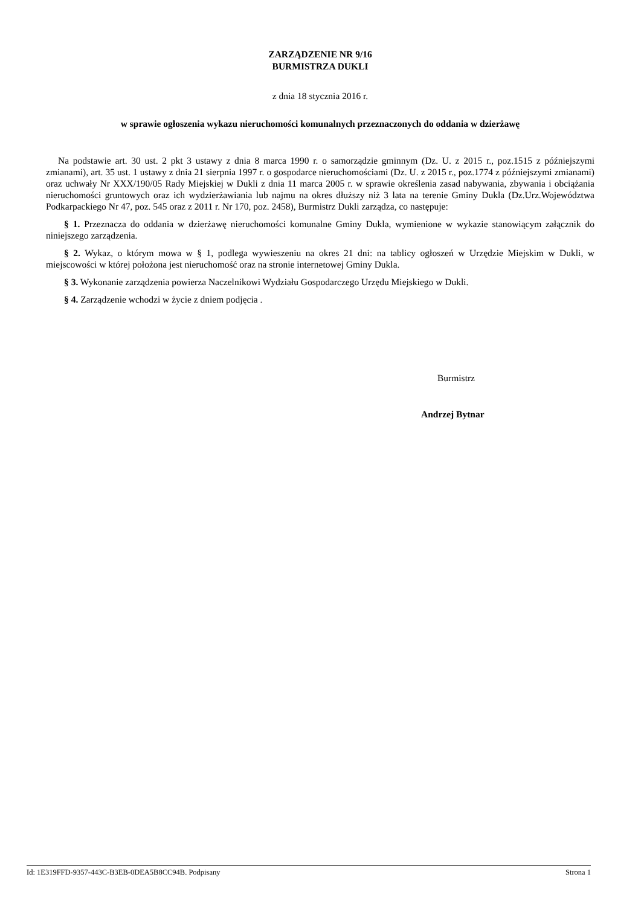ZARZĄDZENIE NR 9/16
BURMISTRZA DUKLI
z dnia 18 stycznia 2016 r.
w sprawie ogłoszenia wykazu nieruchomości komunalnych przeznaczonych do oddania w dzierżawę
Na podstawie art. 30 ust. 2 pkt 3 ustawy z dnia 8 marca 1990 r. o samorządzie gminnym (Dz. U. z 2015 r., poz.1515 z późniejszymi zmianami), art. 35 ust. 1 ustawy z dnia 21 sierpnia 1997 r. o gospodarce nieruchomościami (Dz. U. z 2015 r., poz.1774 z późniejszymi zmianami) oraz uchwały Nr XXX/190/05 Rady Miejskiej w Dukli z dnia 11 marca 2005 r. w sprawie określenia zasad nabywania, zbywania i obciążania nieruchomości gruntowych oraz ich wydzierżawiania lub najmu na okres dłuższy niż 3 lata na terenie Gminy Dukla (Dz.Urz.Województwa Podkarpackiego Nr 47, poz. 545 oraz z 2011 r. Nr 170, poz. 2458), Burmistrz Dukli zarządza, co następuje:
§ 1. Przeznacza do oddania w dzierżawę nieruchomości komunalne Gminy Dukla, wymienione w wykazie stanowiącym załącznik do niniejszego zarządzenia.
§ 2. Wykaz, o którym mowa w § 1, podlega wywieszeniu na okres 21 dni: na tablicy ogłoszeń w Urzędzie Miejskim w Dukli, w miejscowości w której położona jest nieruchomość oraz na stronie internetowej Gminy Dukla.
§ 3. Wykonanie zarządzenia powierza Naczelnikowi Wydziału Gospodarczego Urzędu Miejskiego w Dukli.
§ 4. Zarządzenie wchodzi w życie z dniem podjęcia .
Burmistrz
Andrzej Bytnar
Id: 1E319FFD-9357-443C-B3EB-0DEA5B8CC94B. Podpisany Strona 1